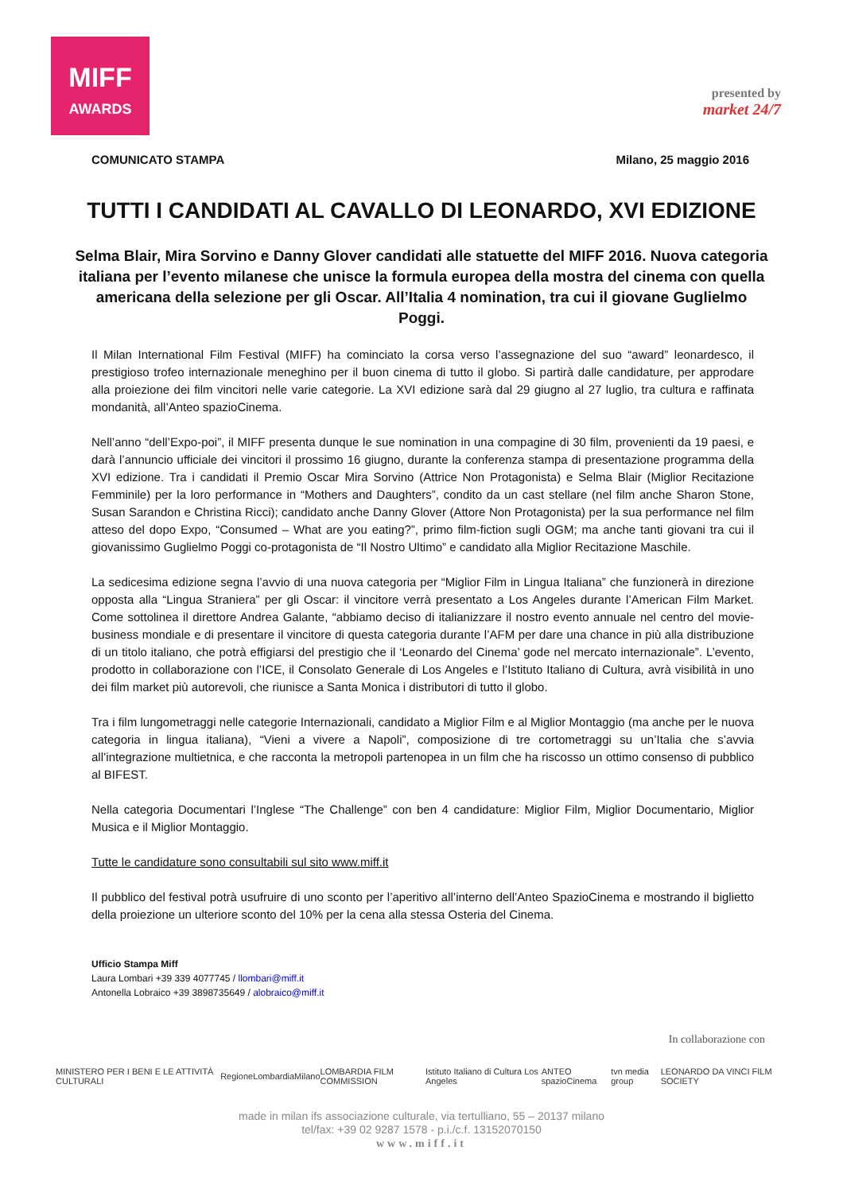MIFF
AWARDS
presented by
market 24/7
COMUNICATO STAMPA Milano, 25 maggio 2016
TUTTI I CANDIDATI AL CAVALLO DI LEONARDO, XVI EDIZIONE
Selma Blair, Mira Sorvino e Danny Glover candidati alle statuette del MIFF 2016. Nuova categoria italiana per l’evento milanese che unisce la formula europea della mostra del cinema con quella americana della selezione per gli Oscar. All’Italia 4 nomination, tra cui il giovane Guglielmo Poggi.
Il Milan International Film Festival (MIFF) ha cominciato la corsa verso l’assegnazione del suo “award” leonardesco, il prestigioso trofeo internazionale meneghino per il buon cinema di tutto il globo. Si partirà dalle candidature, per approdare alla proiezione dei film vincitori nelle varie categorie. La XVI edizione sarà dal 29 giugno al 27 luglio, tra cultura e raffinata mondanità, all’Anteo spazioCinema.
Nell’anno “dell’Expo-poi”, il MIFF presenta dunque le sue nomination in una compagine di 30 film, provenienti da 19 paesi, e darà l’annuncio ufficiale dei vincitori il prossimo 16 giugno, durante la conferenza stampa di presentazione programma della XVI edizione. Tra i candidati il Premio Oscar Mira Sorvino (Attrice Non Protagonista) e Selma Blair (Miglior Recitazione Femminile) per la loro performance in “Mothers and Daughters”, condito da un cast stellare (nel film anche Sharon Stone, Susan Sarandon e Christina Ricci); candidato anche Danny Glover (Attore Non Protagonista) per la sua performance nel film atteso del dopo Expo, “Consumed – What are you eating?”, primo film-fiction sugli OGM; ma anche tanti giovani tra cui il giovanissimo Guglielmo Poggi co-protagonista de “Il Nostro Ultimo” e candidato alla Miglior Recitazione Maschile.
La sedicesima edizione segna l’avvio di una nuova categoria per “Miglior Film in Lingua Italiana” che funzionerà in direzione opposta alla “Lingua Straniera” per gli Oscar: il vincitore verrà presentato a Los Angeles durante l’American Film Market. Come sottolinea il direttore Andrea Galante, “abbiamo deciso di italianizzare il nostro evento annuale nel centro del movie-business mondiale e di presentare il vincitore di questa categoria durante l’AFM per dare una chance in più alla distribuzione di un titolo italiano, che potrà effigiarsi del prestigio che il ‘Leonardo del Cinema’ gode nel mercato internazionale”. L’evento, prodotto in collaborazione con l’ICE, il Consolato Generale di Los Angeles e l’Istituto Italiano di Cultura, avrà visibilità in uno dei film market più autorevoli, che riunisce a Santa Monica i distributori di tutto il globo.
Tra i film lungometraggi nelle categorie Internazionali, candidato a Miglior Film e al Miglior Montaggio (ma anche per le nuova categoria in lingua italiana), “Vieni a vivere a Napoli”, composizione di tre cortometraggi su un’Italia che s’avvia all’integrazione multietnica, e che racconta la metropoli partenopea in un film che ha riscosso un ottimo consenso di pubblico al BIFEST.
Nella categoria Documentari l’Inglese “The Challenge” con ben 4 candidature: Miglior Film, Miglior Documentario, Miglior Musica e il Miglior Montaggio.
Tutte le candidature sono consultabili sul sito www.miff.it
Il pubblico del festival potrà usufruire di uno sconto per l’aperitivo all’interno dell’Anteo SpazioCinema e mostrando il biglietto della proiezione un ulteriore sconto del 10% per la cena alla stessa Osteria del Cinema.
Ufficio Stampa Miff
Laura Lombari +39 339 4077745 / llombari@miff.it
Antonella Lobraico +39 3898735649 / alobraico@miff.it
In collaborazione con
MINISTERO PER I BENI E LE ATTIVITÀ CULTURALI RegioneLombardia Milano LOMBARDIA FILM COMMISSION Istituto Italiano di Cultura Los Angeles ANTEO spazioCinema tvn media group LEONARDO DA VINCI FILM SOCIETY
made in milan ifs associazione culturale, via tertulliano, 55 – 20137 milano
tel/fax: +39 02 9287 1578 - p.i./c.f. 13152070150
www.miff.it